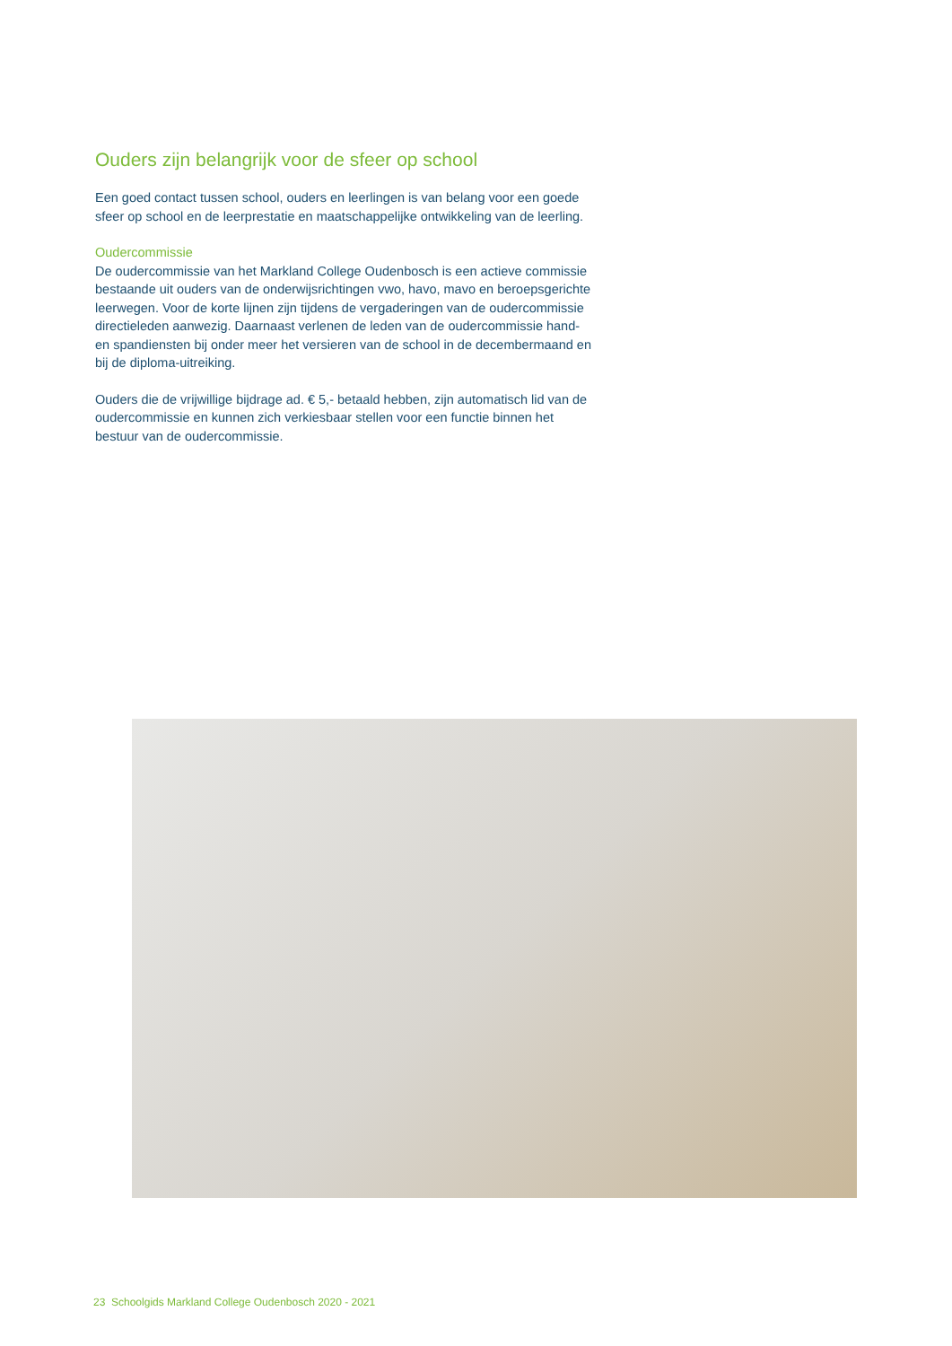Ouders zijn belangrijk voor de sfeer op school
Een goed contact tussen school, ouders en leerlingen is van belang voor een goede sfeer op school en de leerprestatie en maatschappelijke ontwikkeling van de leerling.
Oudercommissie
De oudercommissie van het Markland College Oudenbosch is een actieve commissie bestaande uit ouders van de onderwijsrichtingen vwo, havo, mavo en beroepsgerichte leerwegen. Voor de korte lijnen zijn tijdens de vergaderingen van de oudercommissie directieleden aanwezig. Daarnaast verlenen de leden van de oudercommissie hand- en spandiensten bij onder meer het versieren van de school in de decembermaand en bij de diploma-uitreiking.
Ouders die de vrijwillige bijdrage ad. € 5,- betaald hebben, zijn automatisch lid van de oudercommissie en kunnen zich verkiesbaar stellen voor een functie binnen het bestuur van de oudercommissie.
23 Schoolgids Markland College Oudenbosch 2020 - 2021